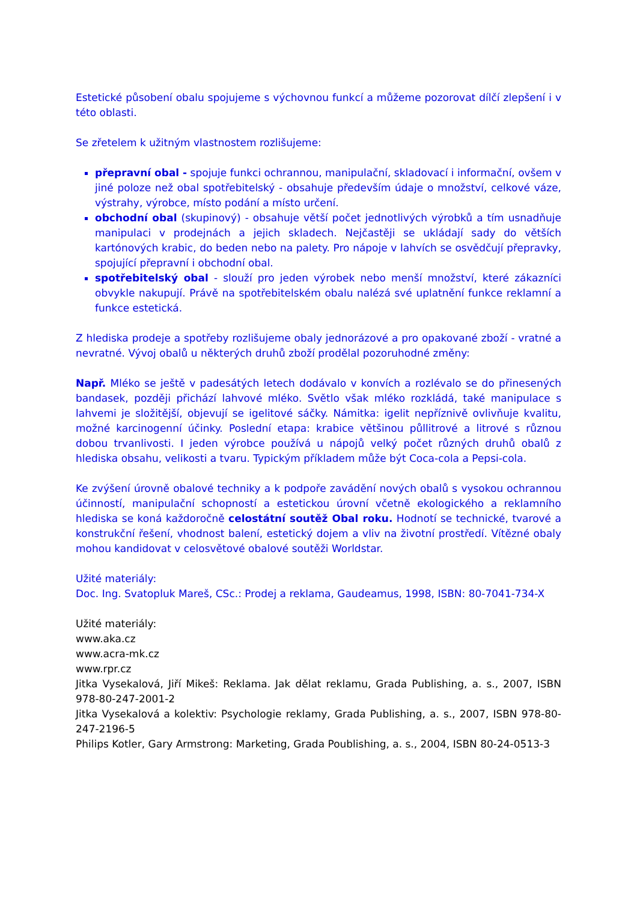Estetické působení obalu spojujeme s výchovnou funkcí a můžeme pozorovat dílčí zlepšení i v této oblasti.
Se zřetelem k užitným vlastnostem rozlišujeme:
přepravní obal - spojuje funkci ochrannou, manipulační, skladovací i informační, ovšem v jiné poloze než obal spotřebitelský - obsahuje především údaje o množství, celkové váze, výstrahy, výrobce, místo podání a místo určení.
obchodní obal (skupinový) - obsahuje větší počet jednotlivých výrobků a tím usnadňuje manipulaci v prodejnách a jejich skladech. Nejčastěji se ukládají sady do větších kartónových krabic, do beden nebo na palety. Pro nápoje v lahvích se osvědčují přepravky, spojující přepravní i obchodní obal.
spotřebitelský obal - slouží pro jeden výrobek nebo menší množství, které zákazníci obvykle nakupují. Právě na spotřebitelském obalu nalézá své uplatnění funkce reklamní a funkce estetická.
Z hlediska prodeje a spotřeby rozlišujeme obaly jednorázové a pro opakované zboží - vratné a nevratné. Vývoj obalů u některých druhů zboží prodělal pozoruhodné změny:
Např. Mléko se ještě v padesátých letech dodávalo v konvích a rozlévalo se do přinesených bandasek, později přichází lahvové mléko. Světlo však mléko rozkládá, také manipulace s lahvemi je složitější, objevují se igelitové sáčky. Námitka: igelit nepříznivě ovlivňuje kvalitu, možné karcinogenní účinky. Poslední etapa: krabice většinou půllitrové a litrové s různou dobou trvanlivosti. I jeden výrobce používá u nápojů velký počet různých druhů obalů z hlediska obsahu, velikosti a tvaru. Typickým příkladem může být Coca-cola a Pepsi-cola.
Ke zvýšení úrovně obalové techniky a k podpoře zavádění nových obalů s vysokou ochrannou účinností, manipulační schopností a estetickou úrovní včetně ekologického a reklamního hlediska se koná každoročně celostátní soutěž Obal roku. Hodnotí se technické, tvarové a konstrukční řešení, vhodnost balení, estetický dojem a vliv na životní prostředí. Vítězné obaly mohou kandidovat v celosvětové obalové soutěži Worldstar.
Užité materiály:
Doc. Ing. Svatopluk Mareš, CSc.: Prodej a reklama, Gaudeamus, 1998, ISBN: 80-7041-734-X
Užité materiály:
www.aka.cz
www.acra-mk.cz
www.rpr.cz
Jitka Vysekalová, Jiří Mikeš: Reklama. Jak dělat reklamu, Grada Publishing, a. s., 2007, ISBN 978-80-247-2001-2
Jitka Vysekalová a kolektiv: Psychologie reklamy, Grada Publishing, a. s., 2007, ISBN 978-80-247-2196-5
Philips Kotler, Gary Armstrong: Marketing, Grada Poublishing, a. s., 2004, ISBN 80-24-0513-3